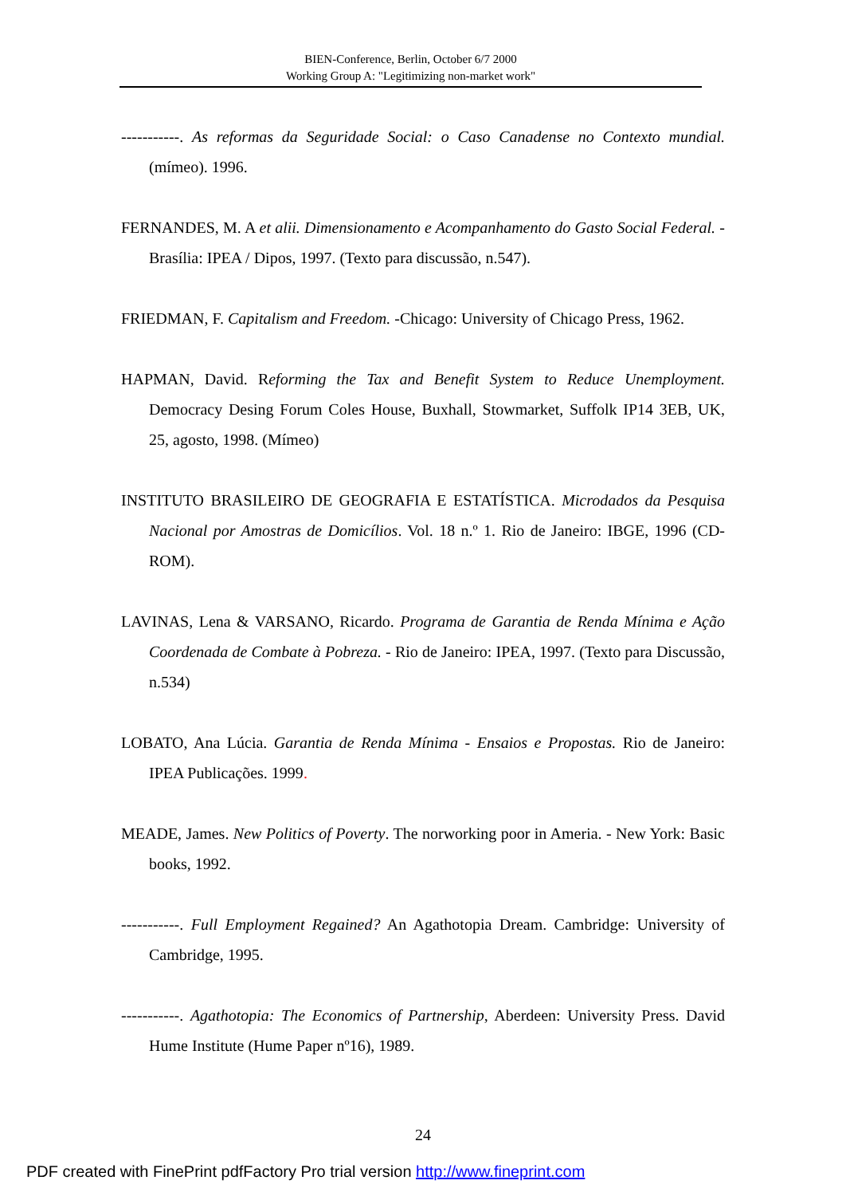BIEN-Conference, Berlin, October 6/7 2000
Working Group A: "Legitimizing non-market work"
-----------. As reformas da Seguridade Social: o Caso Canadense no Contexto mundial. (mímeo). 1996.
FERNANDES, M. A et alii. Dimensionamento e Acompanhamento do Gasto Social Federal. - Brasília: IPEA / Dipos, 1997. (Texto para discussão, n.547).
FRIEDMAN, F. Capitalism and Freedom. -Chicago: University of Chicago Press, 1962.
HAPMAN, David. Reforming the Tax and Benefit System to Reduce Unemployment. Democracy Desing Forum Coles House, Buxhall, Stowmarket, Suffolk IP14 3EB, UK, 25, agosto, 1998. (Mímeo)
INSTITUTO BRASILEIRO DE GEOGRAFIA E ESTATÍSTICA. Microdados da Pesquisa Nacional por Amostras de Domicílios. Vol. 18 n.º 1. Rio de Janeiro: IBGE, 1996 (CD-ROM).
LAVINAS, Lena & VARSANO, Ricardo. Programa de Garantia de Renda Mínima e Ação Coordenada de Combate à Pobreza. - Rio de Janeiro: IPEA, 1997. (Texto para Discussão, n.534)
LOBATO, Ana Lúcia. Garantia de Renda Mínima - Ensaios e Propostas. Rio de Janeiro: IPEA Publicações. 1999.
MEADE, James. New Politics of Poverty. The norworking poor in Ameria. - New York: Basic books, 1992.
-----------. Full Employment Regained? An Agathotopia Dream. Cambridge: University of Cambridge, 1995.
-----------. Agathotopia: The Economics of Partnership, Aberdeen: University Press. David Hume Institute (Hume Paper nº16), 1989.
24
PDF created with FinePrint pdfFactory Pro trial version http://www.fineprint.com